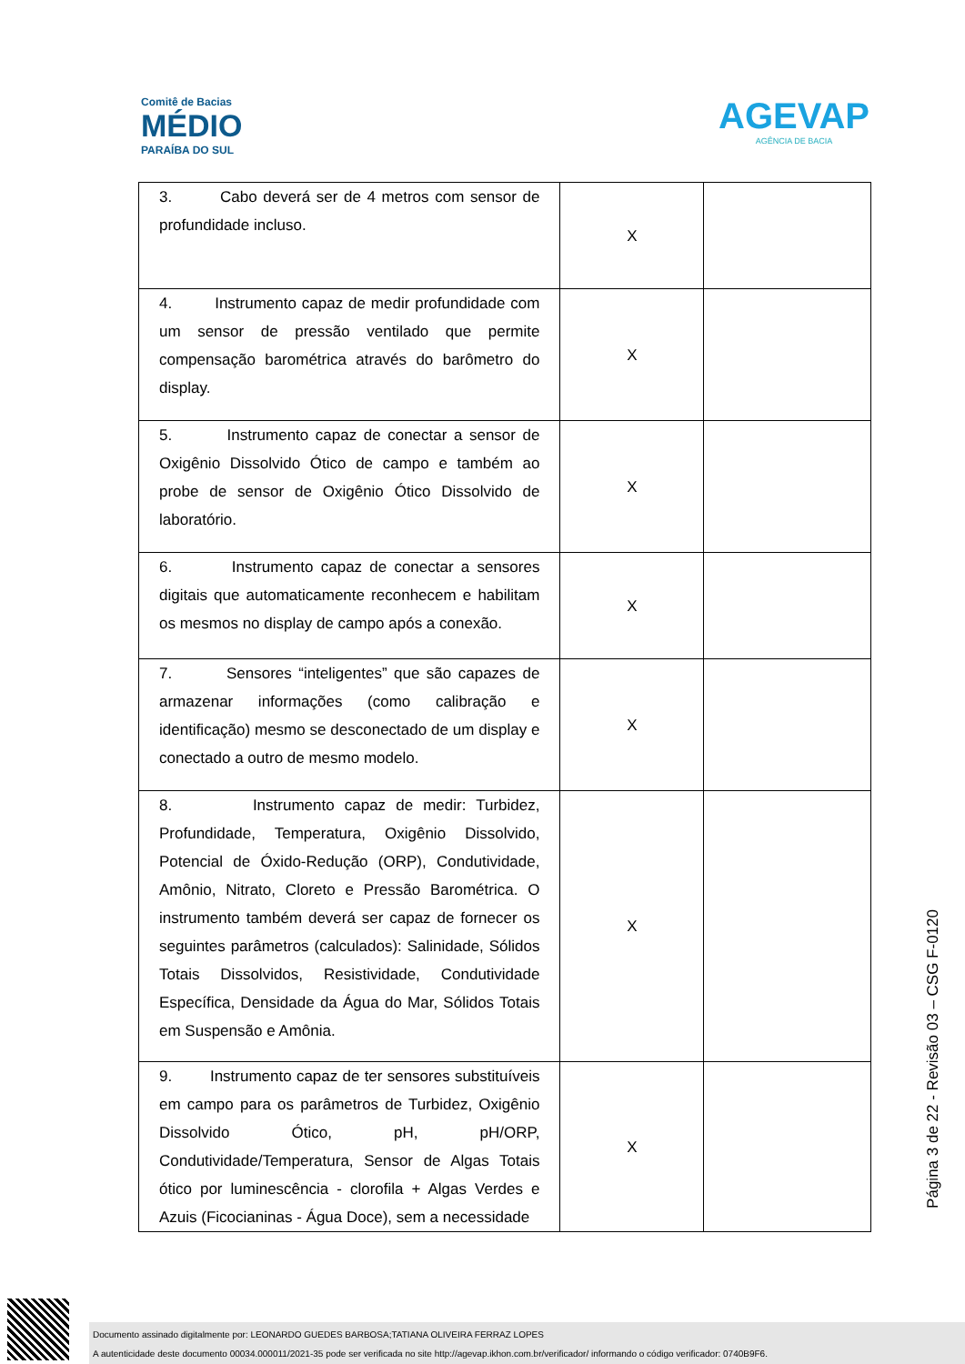Comitê de Bacias
MÉDIO
PARAÍBA DO SUL
AGEVAP
AGÊNCIA DE BACIA
| 3. Cabo deverá ser de 4 metros com sensor de profundidade incluso. | X | |
| 4. Instrumento capaz de medir profundidade com um sensor de pressão ventilado que permite compensação barométrica através do barômetro do display. | X | |
| 5. Instrumento capaz de conectar a sensor de Oxigênio Dissolvido Ótico de campo e também ao probe de sensor de Oxigênio Ótico Dissolvido de laboratório. | X | |
| 6. Instrumento capaz de conectar a sensores digitais que automaticamente reconhecem e habilitam os mesmos no display de campo após a conexão. | X | |
| 7. Sensores “inteligentes” que são capazes de armazenar informações (como calibração e identificação) mesmo se desconectado de um display e conectado a outro de mesmo modelo. | X | |
| 8. Instrumento capaz de medir: Turbidez, Profundidade, Temperatura, Oxigênio Dissolvido, Potencial de Óxido-Redução (ORP), Condutividade, Amônio, Nitrato, Cloreto e Pressão Barométrica. O instrumento também deverá ser capaz de fornecer os seguintes parâmetros (calculados): Salinidade, Sólidos Totais Dissolvidos, Resistividade, Condutividade Específica, Densidade da Água do Mar, Sólidos Totais em Suspensão e Amônia. | X | |
| 9. Instrumento capaz de ter sensores substituíveis em campo para os parâmetros de Turbidez, Oxigênio Dissolvido Ótico, pH, pH/ORP, Condutividade/Temperatura, Sensor de Algas Totais ótico por luminescência - clorofila + Algas Verdes e Azuis (Ficocianinas - Água Doce), sem a necessidade | X | |
Página 3 de 22 - Revisão 03 – CSG F-0120
Documento assinado digitalmente por: LEONARDO GUEDES BARBOSA;TATIANA OLIVEIRA FERRAZ LOPES
A autenticidade deste documento 00034.000011/2021-35 pode ser verificada no site http://agevap.ikhon.com.br/verificador/ informando o código verificador: 0740B9F6.